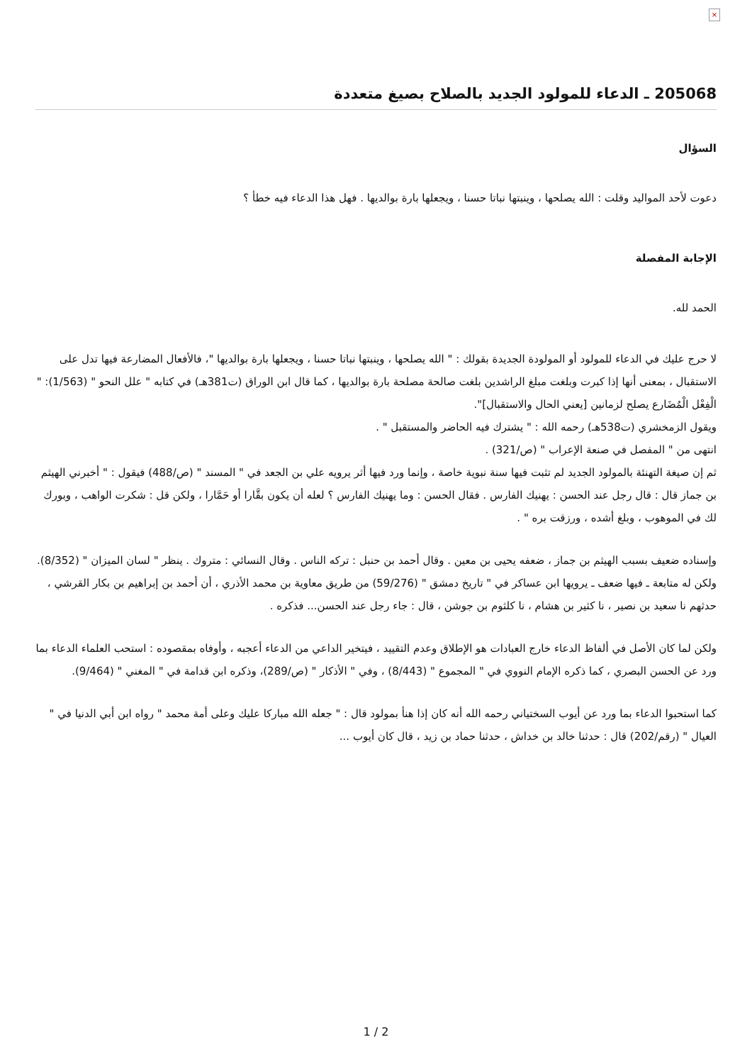×
205068 ـ الدعاء للمولود الجديد بالصلاح بصيغ متعددة
السؤال
دعوت لأحد المواليد وقلت : الله يصلحها ، وينبتها نباتا حسنا ، ويجعلها بارة بوالديها . فهل هذا الدعاء فيه خطأ ؟
الإجابة المفصلة
الحمد لله.
لا حرج عليك في الدعاء للمولود أو المولودة الجديدة بقولك : " الله يصلحها ، وينبتها نباتا حسنا ، ويجعلها بارة بوالديها "، فالأفعال المضارعة فيها تدل على الاستقبال ، بمعنى أنها إذا كبرت وبلغت مبلغ الراشدين بلغت صالحة مصلحة بارة بوالديها ، كما قال ابن الوراق (ت381هـ) في كتابه " علل النحو " (1/563): " الْفِعْل الْمُضَارع يصلح لزمانين [يعني الحال والاستقبال]".
ويقول الزمخشري (ت538هـ) رحمه الله : " يشترك فيه الحاضر والمستقبل " .
انتهى من " المفصل في صنعة الإعراب " (ص/321) .
ثم إن صيغة التهنئة بالمولود الجديد لم تثبت فيها سنة نبوية خاصة ، وإنما ورد فيها أثر يرويه علي بن الجعد في " المسند " (ص/488) فيقول : " أخبرني الهيثم بن جماز قال : قال رجل عند الحسن : يهنيك الفارس . فقال الحسن : وما يهنيك الفارس ؟ لعله أن يكون بقَّارا أو حَمَّارا ، ولكن قل : شكرت الواهب ، وبورك لك في الموهوب ، وبلغ أشده ، ورزقت بره " .
وإسناده ضعيف بسبب الهيثم بن جماز ، ضعفه يحيى بن معين . وقال أحمد بن حنبل : تركه الناس . وقال النسائي : متروك . ينظر " لسان الميزان " (8/352).
ولكن له متابعة ـ فيها ضعف ـ يرويها ابن عساكر في " تاريخ دمشق " (59/276) من طريق معاوية بن محمد الأذري ، أن أحمد بن إبراهيم بن بكار القرشي ، حدثهم نا سعيد بن نصير ، نا كثير بن هشام ، نا كلثوم بن جوشن ، قال : جاء رجل عند الحسن... فذكره .
ولكن لما كان الأصل في ألفاظ الدعاء خارج العبادات هو الإطلاق وعدم التقييد ، فيتخير الداعي من الدعاء أعجبه ، وأوفاه بمقصوده : استحب العلماء الدعاء بما ورد عن الحسن البصري ، كما ذكره الإمام النووي في " المجموع " (8/443) ، وفي " الأذكار " (ص/289)، وذكره ابن قدامة في " المغني " (9/464).
كما استحبوا الدعاء بما ورد عن أيوب السختياني رحمه الله أنه كان إذا هنأ بمولود قال : " جعله الله مباركا عليك وعلى أمة محمد " رواه ابن أبي الدنيا في " العيال " (رقم/202) قال : حدثنا خالد بن خداش ، حدثنا حماد بن زيد ، قال كان أيوب ...
1 / 2